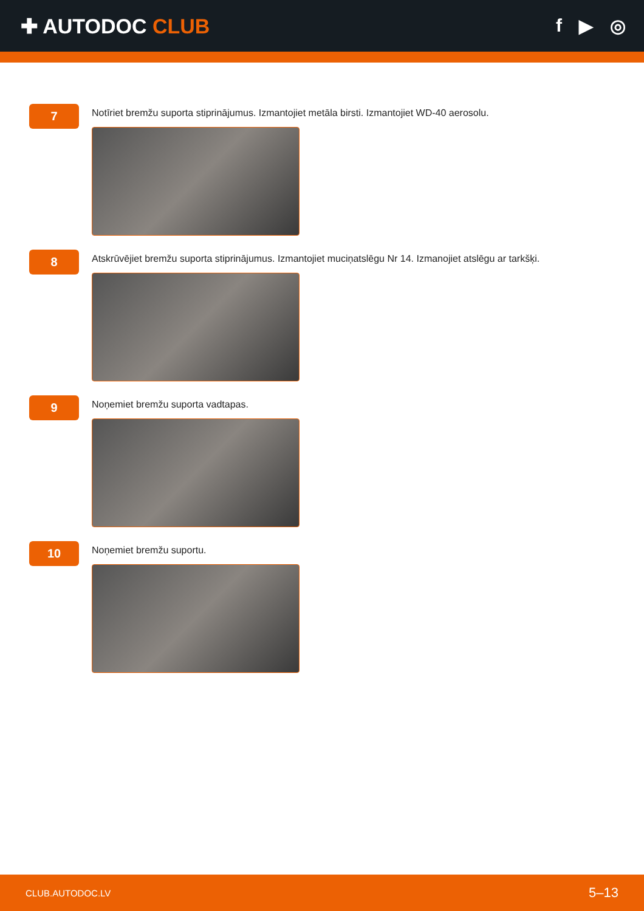✚ AUTODOC CLUB f ▶ ◎
7
Notīriet bremžu suporta stiprinājumus. Izmantojiet metāla birsti. Izmantojiet WD-40 aerosolu.
8
Atskrūvējiet bremžu suporta stiprinājumus. Izmantojiet muciņatslēgu Nr 14. Izmanojiet atslēgu ar tarkšķi.
9
Noņemiet bremžu suporta vadtapas.
10
Noņemiet bremžu suportu.
CLUB.AUTODOC.LV 5–13